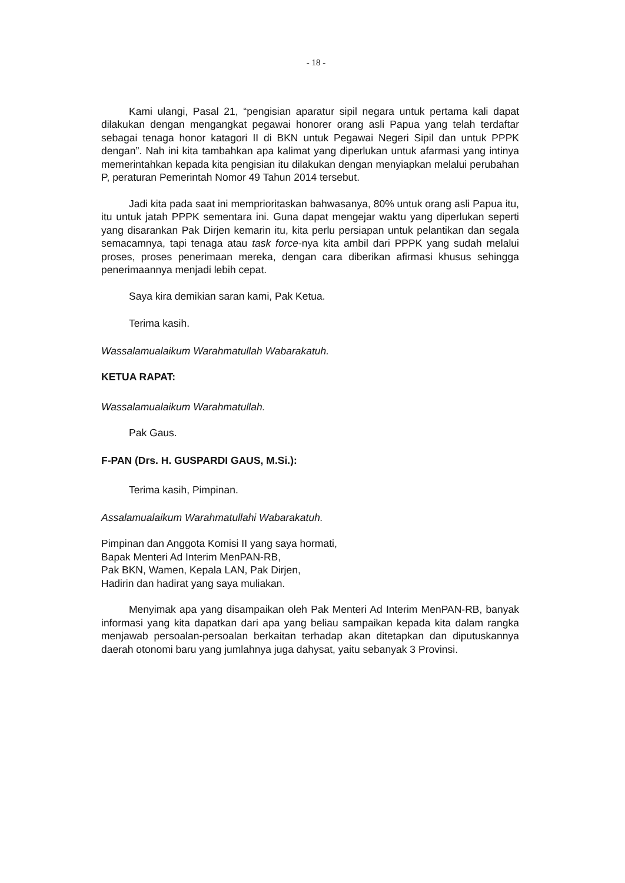- 18 -
Kami ulangi, Pasal 21, “pengisian aparatur sipil negara untuk pertama kali dapat dilakukan dengan mengangkat pegawai honorer orang asli Papua yang telah terdaftar sebagai tenaga honor katagori II di BKN untuk Pegawai Negeri Sipil dan untuk PPPK dengan”. Nah ini kita tambahkan apa kalimat yang diperlukan untuk afarmasi yang intinya memerintahkan kepada kita pengisian itu dilakukan dengan menyiapkan melalui perubahan P, peraturan Pemerintah Nomor 49 Tahun 2014 tersebut.
Jadi kita pada saat ini memprioritaskan bahwasanya, 80% untuk orang asli Papua itu, itu untuk jatah PPPK sementara ini. Guna dapat mengejar waktu yang diperlukan seperti yang disarankan Pak Dirjen kemarin itu, kita perlu persiapan untuk pelantikan dan segala semacamnya, tapi tenaga atau task force-nya kita ambil dari PPPK yang sudah melalui proses, proses penerimaan mereka, dengan cara diberikan afirmasi khusus sehingga penerimaannya menjadi lebih cepat.
Saya kira demikian saran kami, Pak Ketua.
Terima kasih.
Wassalamualaikum Warahmatullah Wabarakatuh.
KETUA RAPAT:
Wassalamualaikum Warahmatullah.
Pak Gaus.
F-PAN (Drs. H. GUSPARDI GAUS, M.Si.):
Terima kasih, Pimpinan.
Assalamualaikum Warahmatullahi Wabarakatuh.
Pimpinan dan Anggota Komisi II yang saya hormati,
Bapak Menteri Ad Interim MenPAN-RB,
Pak BKN, Wamen, Kepala LAN, Pak Dirjen,
Hadirin dan hadirat yang saya muliakan.
Menyimak apa yang disampaikan oleh Pak Menteri Ad Interim MenPAN-RB, banyak informasi yang kita dapatkan dari apa yang beliau sampaikan kepada kita dalam rangka menjawab persoalan-persoalan berkaitan terhadap akan ditetapkan dan diputuskannya daerah otonomi baru yang jumlahnya juga dahysat, yaitu sebanyak 3 Provinsi.